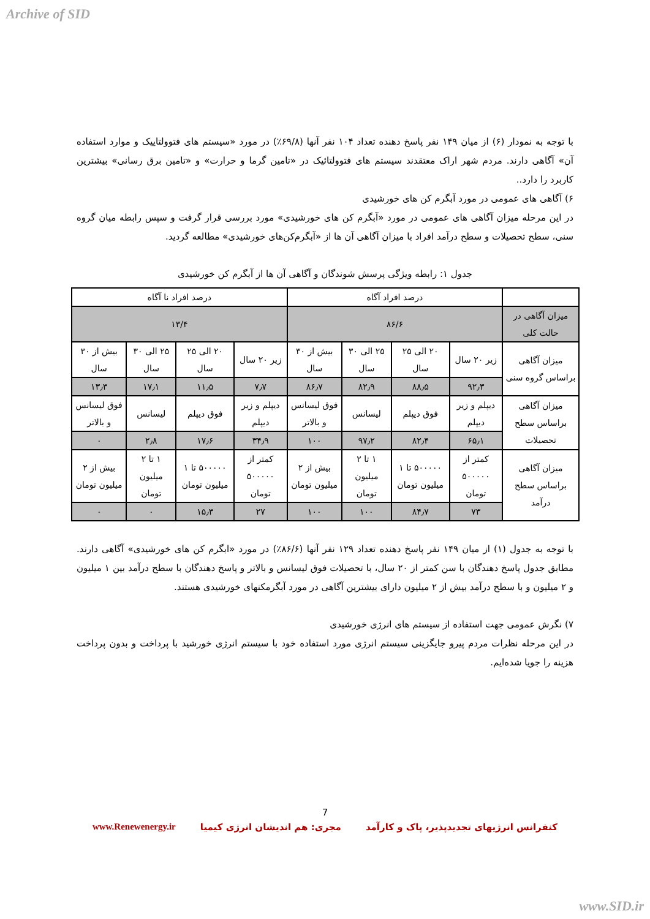Archive of SID
با توجه به نمودار (۶) از میان ۱۴۹ نفر پاسخ دهنده تعداد ۱۰۴ نفر آنها (۶۹/۸٪) در مورد «سیستم های فتوولتاییک و موارد استفاده آن» آگاهی دارند. مردم شهر اراک معتقدند سیستم های فتوولتائیک در «تامین گرما و حرارت» و «تامین برق رسانی» بیشترین کاربرد را دارد..
۶) آگاهی های عمومی در مورد آبگرم کن های خورشیدی
در این مرحله میزان آگاهی های عمومی در مورد «آبگرم کن های خورشیدی» مورد بررسی قرار گرفت و سپس رابطه میان گروه سنی، سطح تحصیلات و سطح درآمد افراد با میزان آگاهی آن ها از «آبگرم‌کن‌های خورشیدی» مطالعه گردید.
جدول ۱: رابطه ویژگی پرسش شوندگان و آگاهی آن ها از آبگرم کن خورشیدی
| | درصد افراد آگاه | | | | درصد افراد نا آگاه | | | |
| میزان آگاهی در حالت کلی | ۸۶/۶ | | | | ۱۳/۴ | | | |
| میزان آگاهی براساس گروه سنی | زیر ۲۰ سال | ۲۰ الی ۲۵ سال | ۲۵ الی ۳۰ سال | بیش از ۳۰ سال | زیر ۲۰ سال | ۲۰ الی ۲۵ سال | ۲۵ الی ۳۰ سال | بیش از ۳۰ سال |
| | ۹۲٫۳ | ۸۸٫۵ | ۸۲٫۹ | ۸۶٫۷ | ۷٫۷ | ۱۱٫۵ | ۱۷٫۱ | ۱۳٫۳ |
| میزان آگاهی براساس سطح تحصیلات | دیپلم و زیر دیپلم | فوق دیپلم | لیسانس | فوق لیسانس و بالاتر | دیپلم و زیر دیپلم | فوق دیپلم | لیسانس | فوق لیسانس و بالاتر |
| | ۶۵٫۱ | ۸۲٫۴ | ۹۷٫۲ | ۱۰۰ | ۳۴٫۹ | ۱۷٫۶ | ۲٫۸ | ۰ |
| میزان آگاهی براساس سطح درآمد | کمتر از ۵۰۰۰۰۰ تومان | ۵۰۰۰۰۰ تا ۱ میلیون تومان | ۱ تا ۲ میلیون تومان | بیش از ۲ میلیون تومان | کمتر از ۵۰۰۰۰۰ تومان | ۵۰۰۰۰۰ تا ۱ میلیون تومان | ۱ تا ۲ میلیون تومان | بیش از ۲ میلیون تومان |
| | ۷۳ | ۸۴٫۷ | ۱۰۰ | ۱۰۰ | ۲۷ | ۱۵٫۳ | ۰ | ۰ |
با توجه به جدول (۱) از میان ۱۴۹ نفر پاسخ دهنده تعداد ۱۲۹ نفر آنها (۸۶/۶٪) در مورد «ابگرم کن های خورشیدی» آگاهی دارند. مطابق جدول پاسخ دهندگان با سن کمتر از ۲۰ سال، با تحصیلات فوق لیسانس و بالاتر و پاسخ دهندگان با سطح درآمد بین ۱ میلیون و ۲ میلیون و با سطح درآمد بیش از ۲ میلیون دارای بیشترین آگاهی در مورد آبگرمکنهای خورشیدی هستند.
۷) نگرش عمومی جهت استفاده از سیستم های انرژی خورشیدی
در این مرحله نظرات مردم پیرو جایگزینی سیستم انرژی مورد استفاده خود با سیستم انرژی خورشید با پرداخت و بدون پرداخت هزینه را جویا شده‌ایم.
7
کنفرانس انرژیهای تجدیدپذیر، پاک و کارآمد مجری: هم اندیشان انرژی کیمیا www.Renewenergy.ir
www.SID.ir